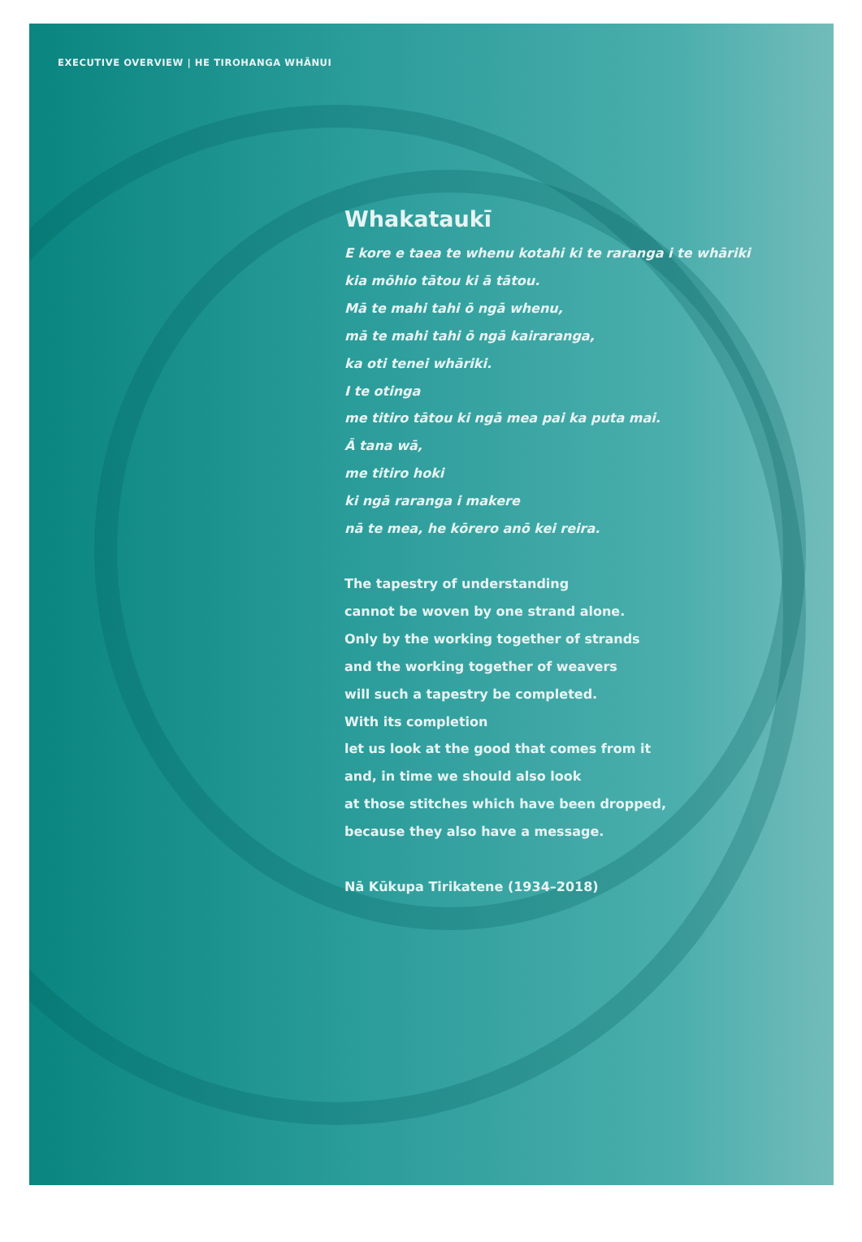EXECUTIVE OVERVIEW | HE TIROHANGA WHĀNUI
Whakataukī
E kore e taea te whenu kotahi ki te raranga i te whāriki
kia mōhio tātou ki ā tātou.
Mā te mahi tahi ō ngā whenu,
mā te mahi tahi ō ngā kairaranga,
ka oti tenei whāriki.
I te otinga
me titiro tātou ki ngā mea pai ka puta mai.
Ā tana wā,
me titiro hoki
ki ngā raranga i makere
nā te mea, he kōrero anō kei reira.
The tapestry of understanding
cannot be woven by one strand alone.
Only by the working together of strands
and the working together of weavers
will such a tapestry be completed.
With its completion
let us look at the good that comes from it
and, in time we should also look
at those stitches which have been dropped,
because they also have a message.
Nā Kūkupa Tirikatene (1934–2018)